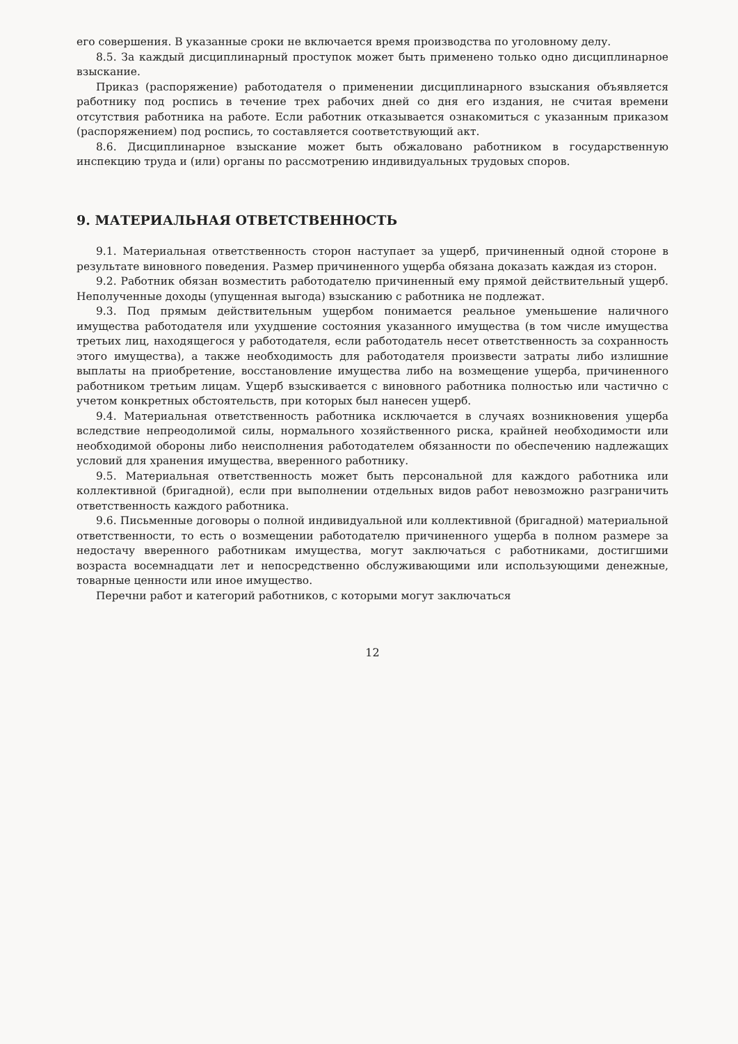его совершения. В указанные сроки не включается время производства по уголовному делу.
8.5. За каждый дисциплинарный проступок может быть применено только одно дисциплинарное взыскание.
Приказ (распоряжение) работодателя о применении дисциплинарного взыскания объявляется работнику под роспись в течение трех рабочих дней со дня его издания, не считая времени отсутствия работника на работе. Если работник отказывается ознакомиться с указанным приказом (распоряжением) под роспись, то составляется соответствующий акт.
8.6. Дисциплинарное взыскание может быть обжаловано работником в государственную инспекцию труда и (или) органы по рассмотрению индивидуальных трудовых споров.
9. МАТЕРИАЛЬНАЯ ОТВЕТСТВЕННОСТЬ
9.1. Материальная ответственность сторон наступает за ущерб, причиненный одной стороне в результате виновного поведения. Размер причиненного ущерба обязана доказать каждая из сторон.
9.2. Работник обязан возместить работодателю причиненный ему прямой действительный ущерб. Неполученные доходы (упущенная выгода) взысканию с работника не подлежат.
9.3. Под прямым действительным ущербом понимается реальное уменьшение наличного имущества работодателя или ухудшение состояния указанного имущества (в том числе имущества третьих лиц, находящегося у работодателя, если работодатель несет ответственность за сохранность этого имущества), а также необходимость для работодателя произвести затраты либо излишние выплаты на приобретение, восстановление имущества либо на возмещение ущерба, причиненного работником третьим лицам. Ущерб взыскивается с виновного работника полностью или частично с учетом конкретных обстоятельств, при которых был нанесен ущерб.
9.4. Материальная ответственность работника исключается в случаях возникновения ущерба вследствие непреодолимой силы, нормального хозяйственного риска, крайней необходимости или необходимой обороны либо неисполнения работодателем обязанности по обеспечению надлежащих условий для хранения имущества, вверенного работнику.
9.5. Материальная ответственность может быть персональной для каждого работника или коллективной (бригадной), если при выполнении отдельных видов работ невозможно разграничить ответственность каждого работника.
9.6. Письменные договоры о полной индивидуальной или коллективной (бригадной) материальной ответственности, то есть о возмещении работодателю причиненного ущерба в полном размере за недостачу вверенного работникам имущества, могут заключаться с работниками, достигшими возраста восемнадцати лет и непосредственно обслуживающими или использующими денежные, товарные ценности или иное имущество.
Перечни работ и категорий работников, с которыми могут заключаться
12